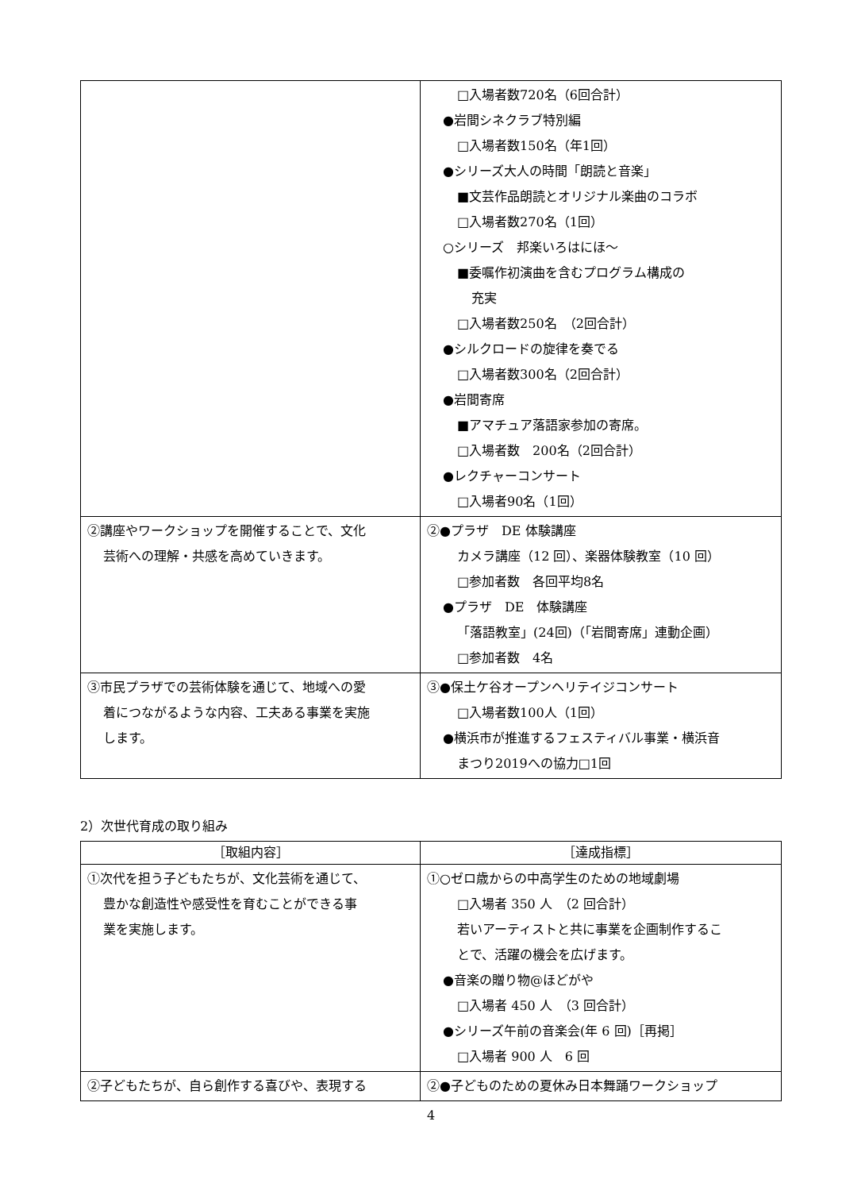| | □入場者数720名（6回合計） ●岩間シネクラブ特別編 □入場者数150名（年1回） ●シリーズ大人の時間「朗読と音楽」 ■文芸作品朗読とオリジナル楽曲のコラボ □入場者数270名（1回） ○シリーズ 邦楽いろはにほ～ ■委嘱作初演曲を含むプログラム構成の 充実 □入場者数250名 （2回合計） ●シルクロードの旋律を奏でる □入場者数300名（2回合計） ●岩間寄席 ■アマチュア落語家参加の寄席。 □入場者数 200名（2回合計） ●レクチャーコンサート □入場者90名（1回） |
| ②講座やワークショップを開催することで、文化 芸術への理解・共感を高めていきます。 | ②●プラザ DE 体験講座 カメラ講座（12 回）、楽器体験教室（10 回） □参加者数 各回平均8名 ●プラザ DE 体験講座 「落語教室」(24回)（「岩間寄席」連動企画） □参加者数 4名 |
| ③市民プラザでの芸術体験を通じて、地域への愛 着につながるような内容、工夫ある事業を実施 します。 | ③●保土ケ谷オープンヘリテイジコンサート □入場者数100人（1回） ●横浜市が推進するフェスティバル事業・横浜音 まつり2019への協力□1回 |
2）次世代育成の取り組み
| ［取組内容］ | ［達成指標］ |
| --- | --- |
| ①次代を担う子どもたちが、文化芸術を通じて、 豊かな創造性や感受性を育むことができる事 業を実施します。 | ①○ゼロ歳からの中高学生のための地域劇場 □入場者 350 人 （2 回合計） 若いアーティストと共に事業を企画制作するこ とで、活躍の機会を広げます。 ●音楽の贈り物@ほどがや □入場者 450 人 （3 回合計） ●シリーズ午前の音楽会(年 6 回)［再掲］ □入場者 900 人 6 回 |
| ②子どもたちが、自ら創作する喜びや、表現する | ②●子どものための夏休み日本舞踊ワークショップ |
4